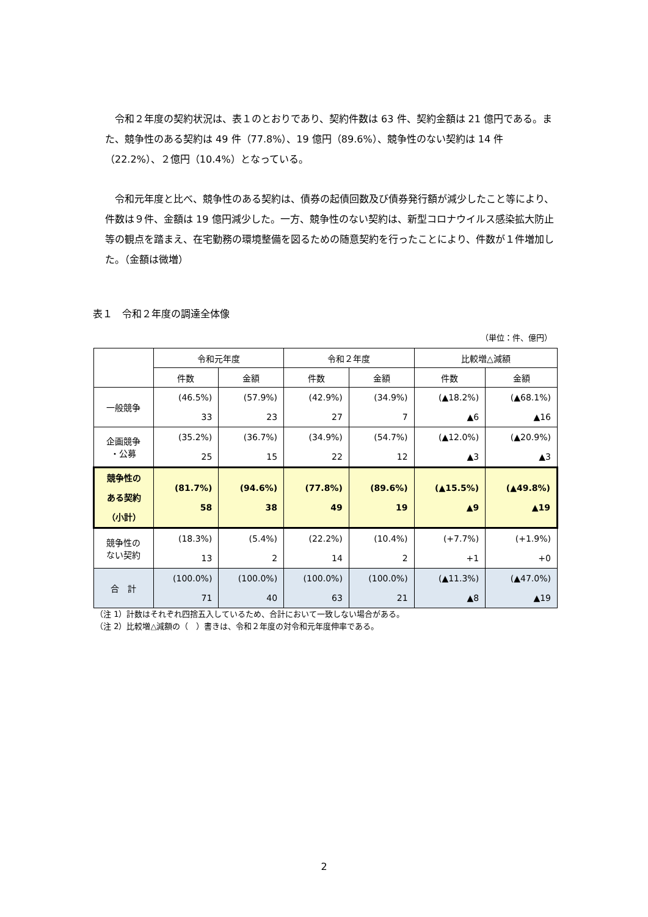令和２年度の契約状況は、表１のとおりであり、契約件数は 63 件、契約金額は 21 億円である。また、競争性のある契約は 49 件（77.8%）、19 億円（89.6%）、競争性のない契約は 14 件（22.2%）、２億円（10.4%）となっている。
令和元年度と比べ、競争性のある契約は、債券の起債回数及び債券発行額が減少したこと等により、件数は９件、金額は 19 億円減少した。一方、競争性のない契約は、新型コロナウイルス感染拡大防止等の観点を踏まえ、在宅勤務の環境整備を図るための随意契約を行ったことにより、件数が１件増加した。（金額は微増）
表１　令和２年度の調達全体像
（単位：件、億円）
| | 令和元年度 | | 令和２年度 | | 比較増△減額 | |
| --- | --- | --- | --- | --- | --- | --- |
| | 件数 | 金額 | 件数 | 金額 | 件数 | 金額 |
| 一般競争 | (46.5%) 33 | (57.9%) 23 | (42.9%) 27 | (34.9%) 7 | (▲18.2%) ▲6 | (▲68.1%) ▲16 |
| 企画競争 ・公募 | (35.2%) 25 | (36.7%) 15 | (34.9%) 22 | (54.7%) 12 | (▲12.0%) ▲3 | (▲20.9%) ▲3 |
| 競争性の ある契約 （小計） | (81.7%) 58 | (94.6%) 38 | (77.8%) 49 | (89.6%) 19 | (▲15.5%) ▲9 | (▲49.8%) ▲19 |
| 競争性の ない契約 | (18.3%) 13 | (5.4%) 2 | (22.2%) 14 | (10.4%) 2 | (+7.7%) +1 | (+1.9%) +0 |
| 合 計 | (100.0%) 71 | (100.0%) 40 | (100.0%) 63 | (100.0%) 21 | (▲11.3%) ▲8 | (▲47.0%) ▲19 |
（注 1）計数はそれぞれ四捨五入しているため、合計において一致しない場合がある。
（注 2）比較増△減額の（　）書きは、令和２年度の対令和元年度伸率である。
2